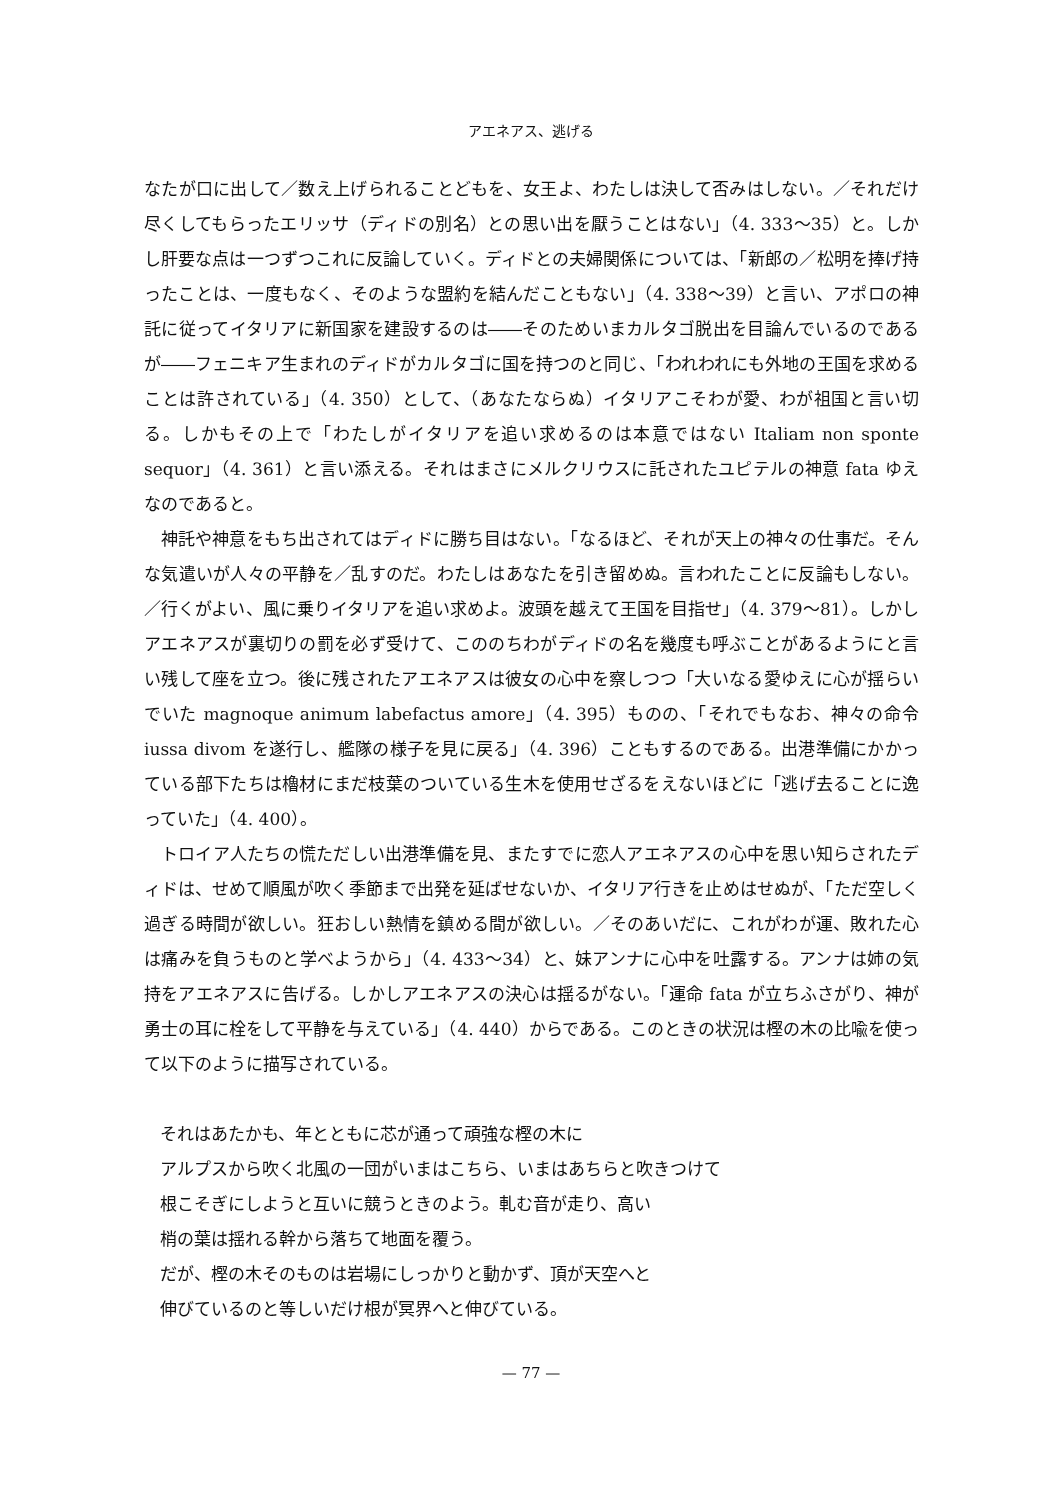アエネアス、逃げる
なたが口に出して／数え上げられることどもを、女王よ、わたしは決して否みはしない。／それだけ尽くしてもらったエリッサ（ディドの別名）との思い出を厭うことはない」（4. 333～35）と。しかし肝要な点は一つずつこれに反論していく。ディドとの夫婦関係については、「新郎の／松明を捧げ持ったことは、一度もなく、そのような盟約を結んだこともない」（4. 338～39）と言い、アポロの神託に従ってイタリアに新国家を建設するのは――そのためいまカルタゴ脱出を目論んでいるのであるが――フェニキア生まれのディドがカルタゴに国を持つのと同じ、「われわれにも外地の王国を求めることは許されている」（4. 350）として、（あなたならぬ）イタリアこそわが愛、わが祖国と言い切る。しかもその上で「わたしがイタリアを追い求めるのは本意ではない Italiam non sponte sequor」（4. 361）と言い添える。それはまさにメルクリウスに託されたユピテルの神意 fata ゆえなのであると。
神託や神意をもち出されてはディドに勝ち目はない。「なるほど、それが天上の神々の仕事だ。そんな気遣いが人々の平静を／乱すのだ。わたしはあなたを引き留めぬ。言われたことに反論もしない。／行くがよい、風に乗りイタリアを追い求めよ。波頭を越えて王国を目指せ」（4. 379～81）。しかしアエネアスが裏切りの罰を必ず受けて、こののちわがディドの名を幾度も呼ぶことがあるようにと言い残して座を立つ。後に残されたアエネアスは彼女の心中を察しつつ「大いなる愛ゆえに心が揺らいでいた magnoque animum labefactus amore」（4. 395）ものの、「それでもなお、神々の命令 iussa divom を遂行し、艦隊の様子を見に戻る」（4. 396）こともするのである。出港準備にかかっている部下たちは櫓材にまだ枝葉のついている生木を使用せざるをえないほどに「逃げ去ることに逸っていた」（4. 400）。
トロイア人たちの慌ただしい出港準備を見、またすでに恋人アエネアスの心中を思い知らされたディドは、せめて順風が吹く季節まで出発を延ばせないか、イタリア行きを止めはせぬが、「ただ空しく過ぎる時間が欲しい。狂おしい熱情を鎮める間が欲しい。／そのあいだに、これがわが運、敗れた心は痛みを負うものと学べようから」（4. 433～34）と、妹アンナに心中を吐露する。アンナは姉の気持をアエネアスに告げる。しかしアエネアスの決心は揺るがない。「運命 fata が立ちふさがり、神が勇士の耳に栓をして平静を与えている」（4. 440）からである。このときの状況は樫の木の比喩を使って以下のように描写されている。
それはあたかも、年とともに芯が通って頑強な樫の木に
アルプスから吹く北風の一団がいまはこちら、いまはあちらと吹きつけて
根こそぎにしようと互いに競うときのよう。軋む音が走り、高い
梢の葉は揺れる幹から落ちて地面を覆う。
だが、樫の木そのものは岩場にしっかりと動かず、頂が天空へと
伸びているのと等しいだけ根が冥界へと伸びている。
— 77 —